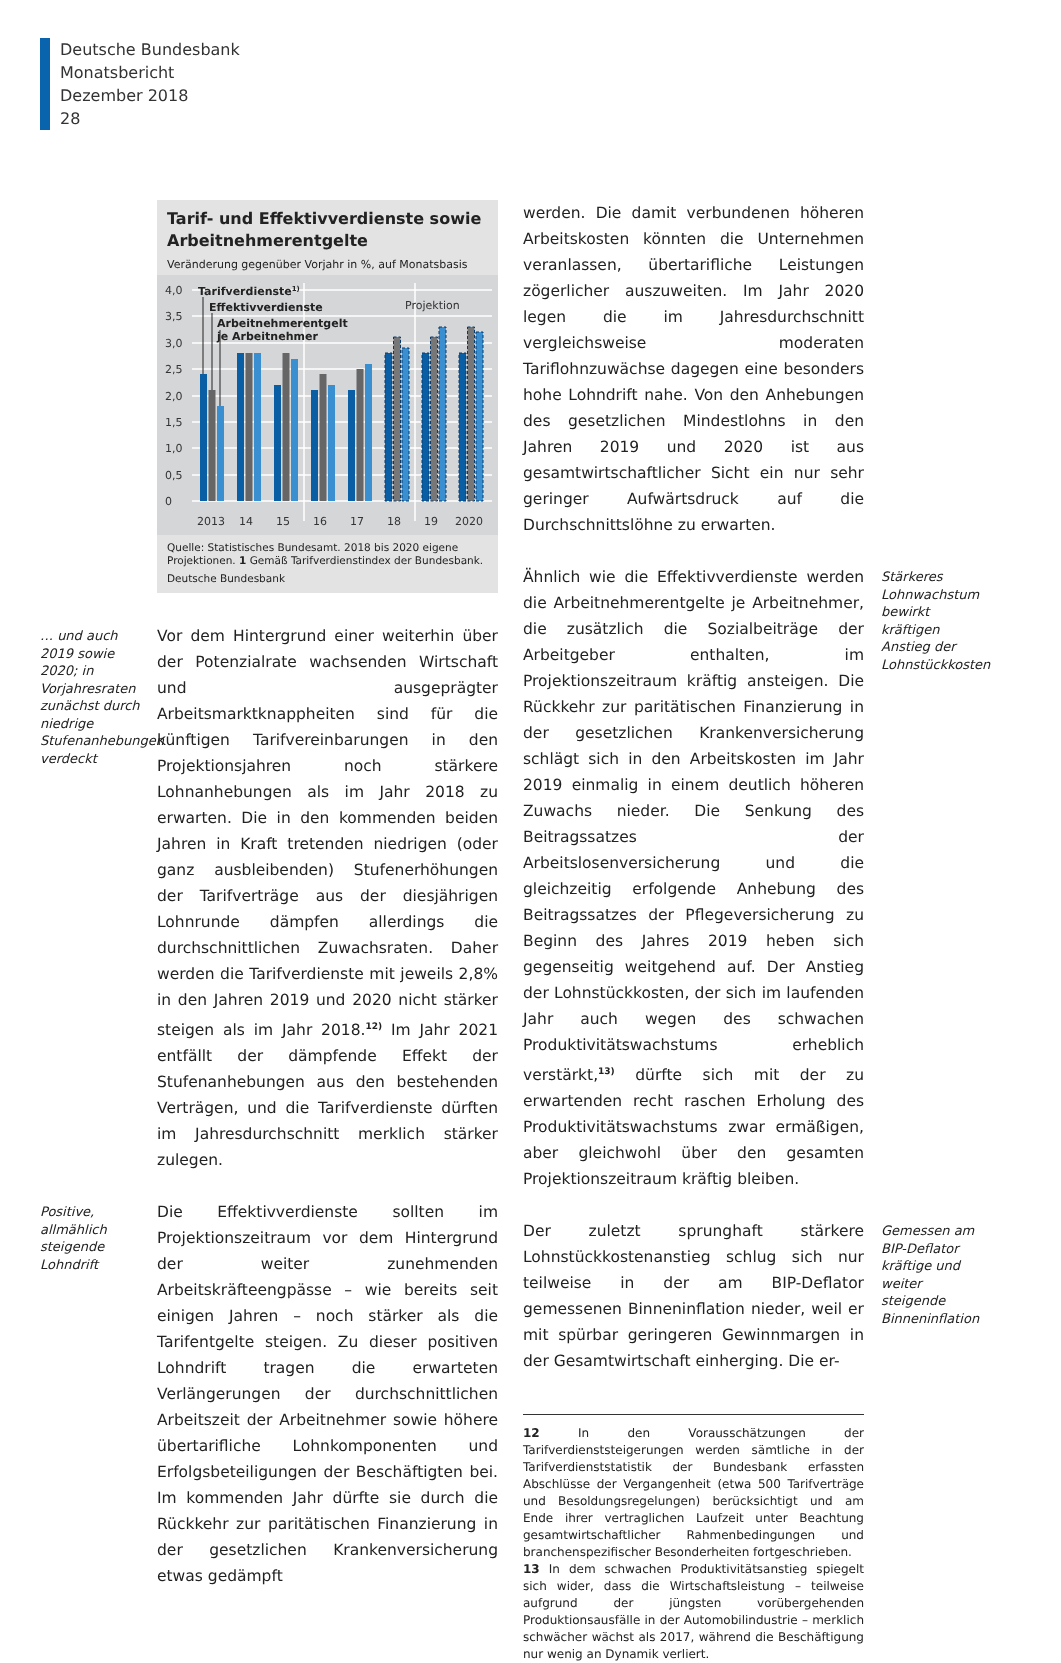Deutsche Bundesbank
Monatsbericht
Dezember 2018
28
Tarif- und Effektivverdienste sowie Arbeitnehmerentgelte
Veränderung gegenüber Vorjahr in %, auf Monatsbasis
4,0
3,5
3,0
2,5
2,0
1,5
1,0
0,5
0
2013
14
15
16
17
18
19
2020
Projektion
Tarifverdienste1)
Effektivverdienste
Arbeitnehmerentgelt
je Arbeitnehmer
Quelle: Statistisches Bundesamt. 2018 bis 2020 eigene Projektionen. 1 Gemäß Tarifverdienstindex der Bundesbank.
Deutsche Bundesbank
… und auch 2019 sowie 2020; in Vorjahresraten zunächst durch niedrige Stufenanhebungen verdeckt
Vor dem Hintergrund einer weiterhin über der Potenzialrate wachsenden Wirtschaft und ausgeprägter Arbeitsmarktknappheiten sind für die künftigen Tarifvereinbarungen in den Projektionsjahren noch stärkere Lohnanhebungen als im Jahr 2018 zu erwarten. Die in den kommenden beiden Jahren in Kraft tretenden niedrigen (oder ganz ausbleibenden) Stufenerhöhungen der Tarifverträge aus der diesjährigen Lohnrunde dämpfen allerdings die durchschnittlichen Zuwachsraten. Daher werden die Tarifverdienste mit jeweils 2,8% in den Jahren 2019 und 2020 nicht stärker steigen als im Jahr 2018.<sup>12)</sup> Im Jahr 2021 entfällt der dämpfende Effekt der Stufenanhebungen aus den bestehenden Verträgen, und die Tarifverdienste dürften im Jahresdurchschnitt merklich stärker zulegen.
Positive, allmählich steigende Lohndrift
Die Effektivverdienste sollten im Projektionszeitraum vor dem Hintergrund der weiter zunehmenden Arbeitskräfteengpässe – wie bereits seit einigen Jahren – noch stärker als die Tarifentgelte steigen. Zu dieser positiven Lohndrift tragen die erwarteten Verlängerungen der durchschnittlichen Arbeitszeit der Arbeitnehmer sowie höhere übertarifliche Lohnkomponenten und Erfolgsbeteiligungen der Beschäftigten bei. Im kommenden Jahr dürfte sie durch die Rückkehr zur paritätischen Finanzierung in der gesetzlichen Krankenversicherung etwas gedämpft
werden. Die damit verbundenen höheren Arbeitskosten könnten die Unternehmen veranlassen, übertarifliche Leistungen zögerlicher auszuweiten. Im Jahr 2020 legen die im Jahresdurchschnitt vergleichsweise moderaten Tariflohnzuwächse dagegen eine besonders hohe Lohndrift nahe. Von den Anhebungen des gesetzlichen Mindestlohns in den Jahren 2019 und 2020 ist aus gesamtwirtschaftlicher Sicht ein nur sehr geringer Aufwärtsdruck auf die Durchschnittslöhne zu erwarten.
Ähnlich wie die Effektivverdienste werden die Arbeitnehmerentgelte je Arbeitnehmer, die zusätzlich die Sozialbeiträge der Arbeitgeber enthalten, im Projektionszeitraum kräftig ansteigen. Die Rückkehr zur paritätischen Finanzierung in der gesetzlichen Krankenversicherung schlägt sich in den Arbeitskosten im Jahr 2019 einmalig in einem deutlich höheren Zuwachs nieder. Die Senkung des Beitragssatzes der Arbeitslosenversicherung und die gleichzeitig erfolgende Anhebung des Beitragssatzes der Pflegeversicherung zu Beginn des Jahres 2019 heben sich gegenseitig weitgehend auf. Der Anstieg der Lohnstückkosten, der sich im laufenden Jahr auch wegen des schwachen Produktivitätswachstums erheblich verstärkt,<sup>13)</sup> dürfte sich mit der zu erwartenden recht raschen Erholung des Produktivitätswachstums zwar ermäßigen, aber gleichwohl über den gesamten Projektionszeitraum kräftig bleiben.
Stärkeres Lohnwachstum bewirkt kräftigen Anstieg der Lohnstückkosten
Der zuletzt sprunghaft stärkere Lohnstückkostenanstieg schlug sich nur teilweise in der am BIP-Deflator gemessenen Binneninflation nieder, weil er mit spürbar geringeren Gewinnmargen in der Gesamtwirtschaft einherging. Die er-
Gemessen am BIP-Deflator kräftige und weiter steigende Binneninflation
12 In den Vorausschätzungen der Tarifverdienststeigerungen werden sämtliche in der Tarifverdienststatistik der Bundesbank erfassten Abschlüsse der Vergangenheit (etwa 500 Tarifverträge und Besoldungsregelungen) berücksichtigt und am Ende ihrer vertraglichen Laufzeit unter Beachtung gesamtwirtschaftlicher Rahmenbedingungen und branchenspezifischer Besonderheiten fortgeschrieben.
13 In dem schwachen Produktivitätsanstieg spiegelt sich wider, dass die Wirtschaftsleistung – teilweise aufgrund der jüngsten vorübergehenden Produktionsausfälle in der Automobilindustrie – merklich schwächer wächst als 2017, während die Beschäftigung nur wenig an Dynamik verliert.